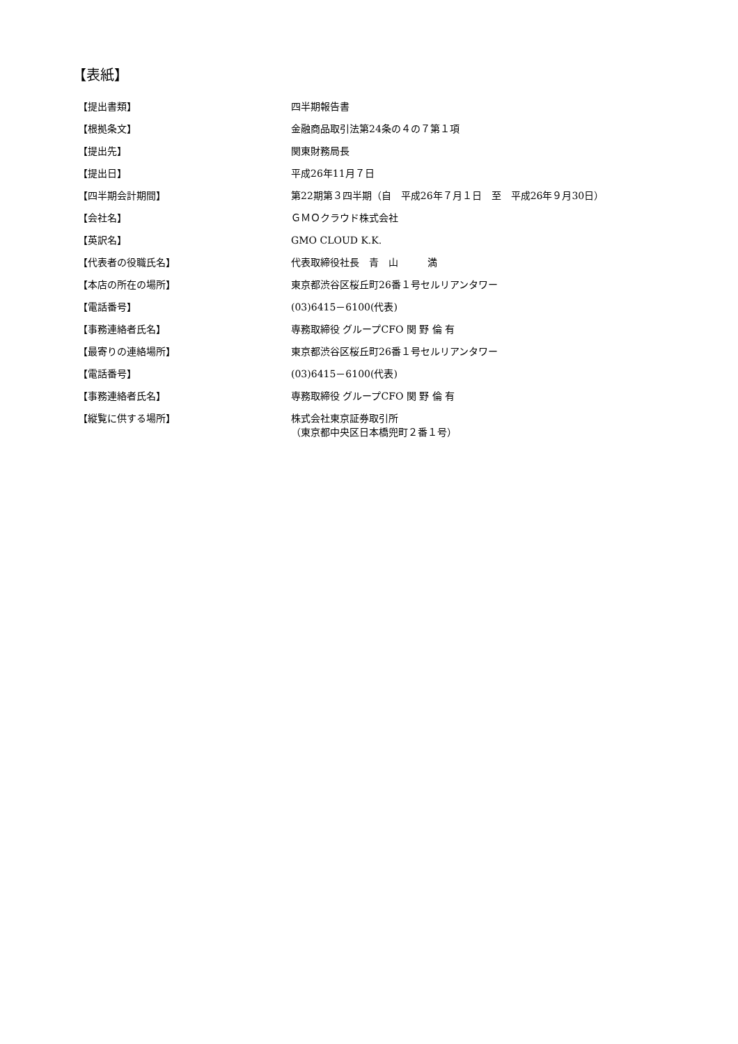【表紙】
| 【提出書類】 | 四半期報告書 |
| 【根拠条文】 | 金融商品取引法第24条の４の７第１項 |
| 【提出先】 | 関東財務局長 |
| 【提出日】 | 平成26年11月７日 |
| 【四半期会計期間】 | 第22期第３四半期（自 平成26年７月１日 至 平成26年９月30日） |
| 【会社名】 | ＧＭＯクラウド株式会社 |
| 【英訳名】 | GMO CLOUD K.K. |
| 【代表者の役職氏名】 | 代表取締役社長 青 山 満 |
| 【本店の所在の場所】 | 東京都渋谷区桜丘町26番１号セルリアンタワー |
| 【電話番号】 | (03)6415－6100(代表) |
| 【事務連絡者氏名】 | 専務取締役 グループCFO 関 野 倫 有 |
| 【最寄りの連絡場所】 | 東京都渋谷区桜丘町26番１号セルリアンタワー |
| 【電話番号】 | (03)6415－6100(代表) |
| 【事務連絡者氏名】 | 専務取締役 グループCFO 関 野 倫 有 |
| 【縦覧に供する場所】 | 株式会社東京証券取引所 （東京都中央区日本橋兜町２番１号） |